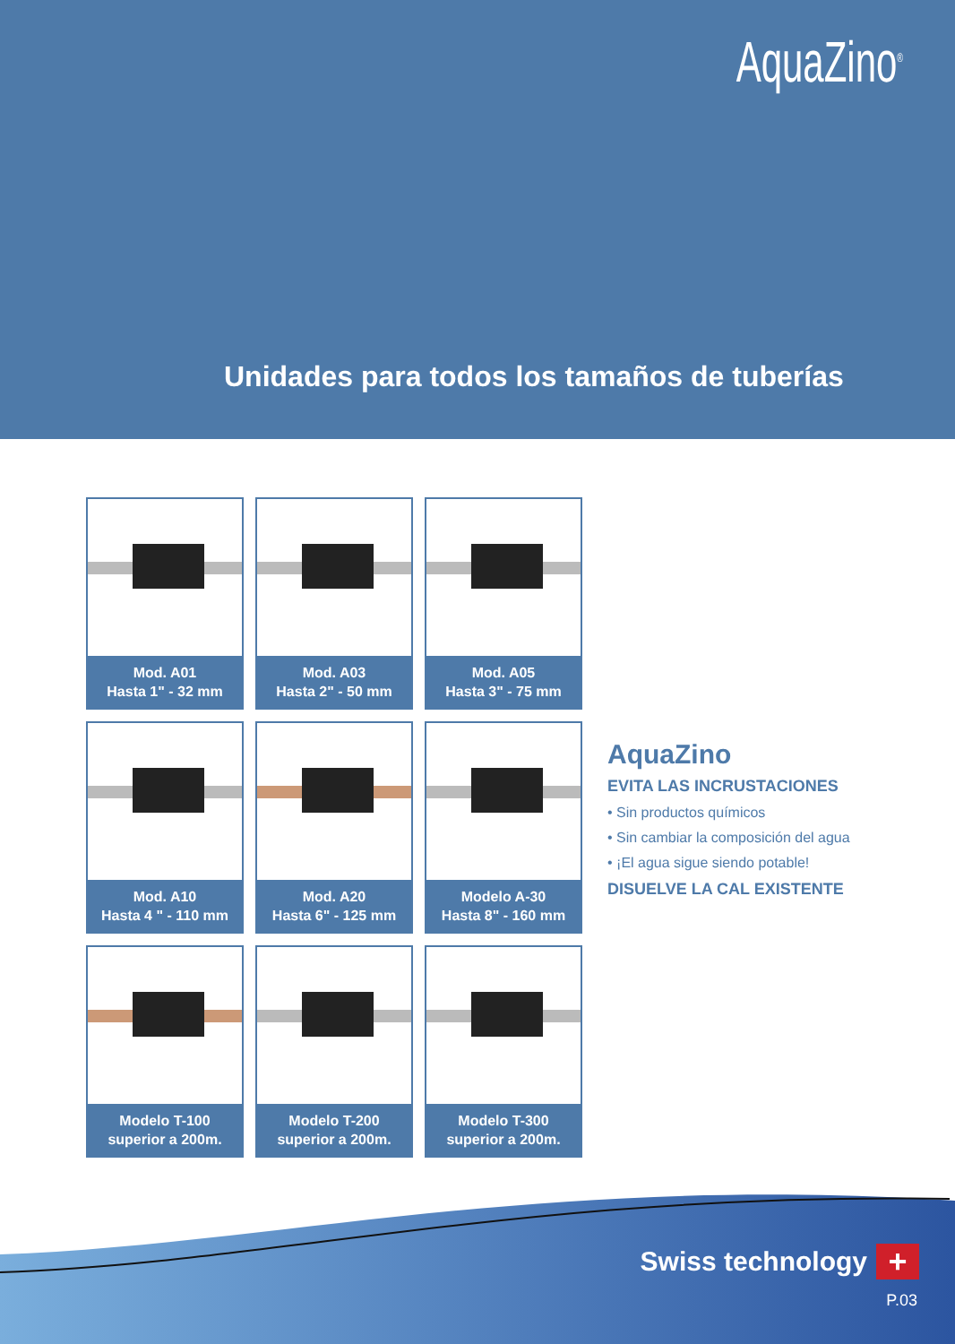AquaZino<sup>®</sup>
Unidades para todos los tamaños de tuberías
Mod. A01
Hasta 1" - 32 mm
Mod. A03
Hasta 2" - 50 mm
Mod. A05
Hasta 3" - 75 mm
Mod. A10
Hasta 4 " - 110 mm
Mod. A20
Hasta 6" - 125 mm
Modelo A-30
Hasta 8" - 160 mm
Modelo T-100
superior a 200m.
Modelo T-200
superior a 200m.
Modelo T-300
superior a 200m.
AquaZino
EVITA LAS INCRUSTACIONES
• Sin productos químicos
• Sin cambiar la composición del agua
• ¡El agua sigue siendo potable!
DISUELVE LA CAL EXISTENTE
Swiss technology
+
P.03